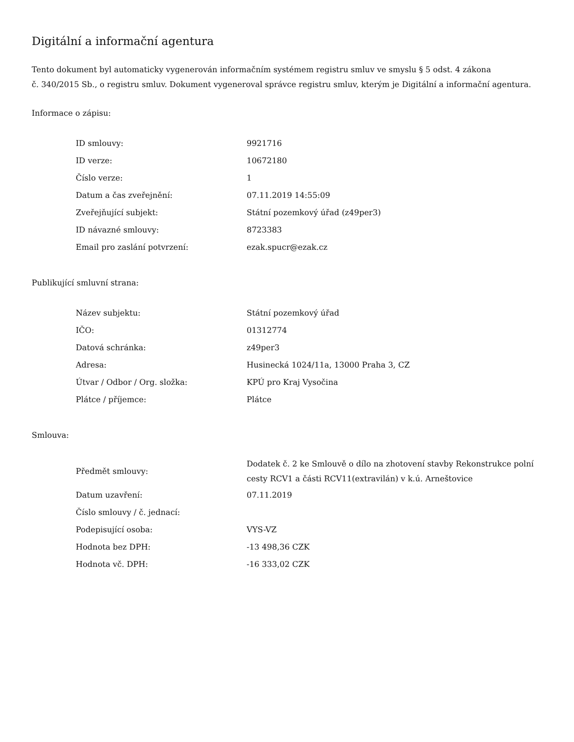Digitální a informační agentura
Tento dokument byl automaticky vygenerován informačním systémem registru smluv ve smyslu § 5 odst. 4 zákona
č. 340/2015 Sb., o registru smluv. Dokument vygeneroval správce registru smluv, kterým je Digitální a informační agentura.
Informace o zápisu:
| ID smlouvy: | 9921716 |
| ID verze: | 10672180 |
| Číslo verze: | 1 |
| Datum a čas zveřejnění: | 07.11.2019 14:55:09 |
| Zveřejňující subjekt: | Státní pozemkový úřad (z49per3) |
| ID návazné smlouvy: | 8723383 |
| Email pro zaslání potvrzení: | ezak.spucr@ezak.cz |
Publikující smluvní strana:
| Název subjektu: | Státní pozemkový úřad |
| IČO: | 01312774 |
| Datová schránka: | z49per3 |
| Adresa: | Husinecká 1024/11a, 13000 Praha 3, CZ |
| Útvar / Odbor / Org. složka: | KPÚ pro Kraj Vysočina |
| Plátce / příjemce: | Plátce |
Smlouva:
| Předmět smlouvy: | Dodatek č. 2 ke Smlouvě o dílo na zhotovení stavby Rekonstrukce polní cesty RCV1 a části RCV11(extravilán) v k.ú. Arneštovice |
| Datum uzavření: | 07.11.2019 |
| Číslo smlouvy / č. jednací: | |
| Podepisující osoba: | VYS-VZ |
| Hodnota bez DPH: | -13 498,36 CZK |
| Hodnota vč. DPH: | -16 333,02 CZK |